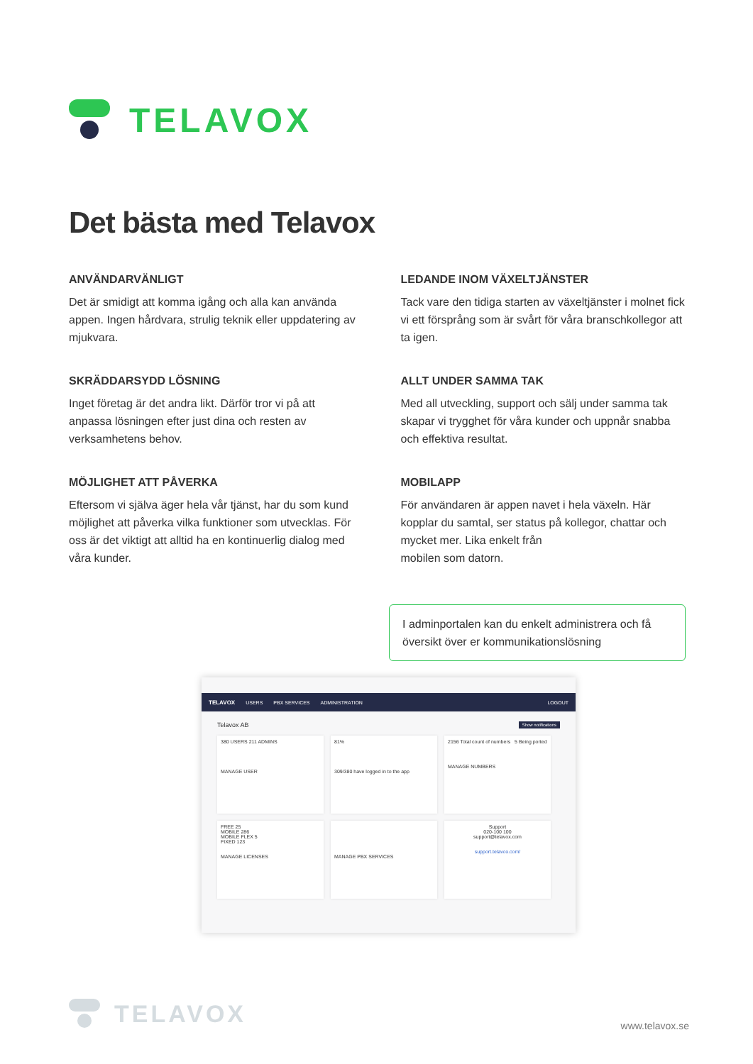TELAVOX
Det bästa med Telavox
ANVÄNDARVÄNLIGT
Det är smidigt att komma igång och alla kan använda appen. Ingen hårdvara, strulig teknik eller uppdatering av mjukvara.
LEDANDE INOM VÄXELTJÄNSTER
Tack vare den tidiga starten av växeltjänster i molnet fick vi ett försprång som är svårt för våra branschkollegor att ta igen.
SKRÄDDARSYDD LÖSNING
Inget företag är det andra likt. Därför tror vi på att anpassa lösningen efter just dina och resten av verksamhetens behov.
ALLT UNDER SAMMA TAK
Med all utveckling, support och sälj under samma tak skapar vi trygghet för våra kunder och uppnår snabba och effektiva resultat.
MÖJLIGHET ATT PÅVERKA
Eftersom vi själva äger hela vår tjänst, har du som kund möjlighet att påverka vilka funktioner som utvecklas. För oss är det viktigt att alltid ha en kontinuerlig dialog med våra kunder.
MOBILAPP
För användaren är appen navet i hela växeln. Här kopplar du samtal, ser status på kollegor, chattar och mycket mer. Lika enkelt från
mobilen som datorn.
I adminportalen kan du enkelt administrera och få översikt över er kommunikationslösning
TELAVOX USERS PBX SERVICES ADMINISTRATION LOGOUT
Telavox AB Show notifications
380 USERS 211 ADMINS
MANAGE USER
81%
309/380 have logged in to the app
2156 Total count of numbers 5 Being ported
MANAGE NUMBERS
FREE 25
MOBILE 286
MOBILE FLEX 5
FIXED 123
MANAGE LICENSES
MANAGE PBX SERVICES
Support
020-100 100
support@telavox.com
support.telavox.com/
TELAVOX
www.telavox.se